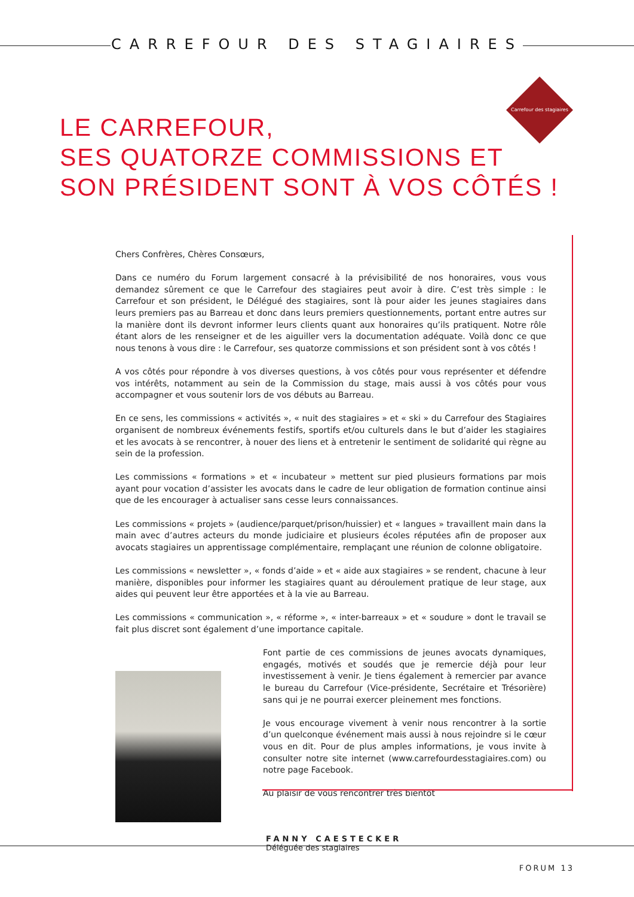CARREFOUR DES STAGIAIRES
Carrefour des stagiaires
LE CARREFOUR,
SES QUATORZE COMMISSIONS ET
SON PRÉSIDENT SONT À VOS CÔTÉS !
Chers Confrères, Chères Consœurs,
Dans ce numéro du Forum largement consacré à la prévisibilité de nos honoraires, vous vous demandez sûrement ce que le Carrefour des stagiaires peut avoir à dire. C’est très simple : le Carrefour et son président, le Délégué des stagiaires, sont là pour aider les jeunes stagiaires dans leurs premiers pas au Barreau et donc dans leurs premiers questionnements, portant entre autres sur la manière dont ils devront informer leurs clients quant aux honoraires qu’ils pratiquent. Notre rôle étant alors de les renseigner et de les aiguiller vers la documentation adéquate. Voilà donc ce que nous tenons à vous dire : le Carrefour, ses quatorze commissions et son président sont à vos côtés !
A vos côtés pour répondre à vos diverses questions, à vos côtés pour vous représenter et défendre vos intérêts, notamment au sein de la Commission du stage, mais aussi à vos côtés pour vous accompagner et vous soutenir lors de vos débuts au Barreau.
En ce sens, les commissions « activités », « nuit des stagiaires » et « ski » du Carrefour des Stagiaires organisent de nombreux événements festifs, sportifs et/ou culturels dans le but d’aider les stagiaires et les avocats à se rencontrer, à nouer des liens et à entretenir le sentiment de solidarité qui règne au sein de la profession.
Les commissions « formations » et « incubateur » mettent sur pied plusieurs formations par mois ayant pour vocation d’assister les avocats dans le cadre de leur obligation de formation continue ainsi que de les encourager à actualiser sans cesse leurs connaissances.
Les commissions « projets » (audience/parquet/prison/huissier) et « langues » travaillent main dans la main avec d’autres acteurs du monde judiciaire et plusieurs écoles réputées afin de proposer aux avocats stagiaires un apprentissage complémentaire, remplaçant une réunion de colonne obligatoire.
Les commissions « newsletter », « fonds d’aide » et « aide aux stagiaires » se rendent, chacune à leur manière, disponibles pour informer les stagiaires quant au déroulement pratique de leur stage, aux aides qui peuvent leur être apportées et à la vie au Barreau.
Les commissions « communication », « réforme », « inter-barreaux » et « soudure » dont le travail se fait plus discret sont également d’une importance capitale.
Font partie de ces commissions de jeunes avocats dynamiques, engagés, motivés et soudés que je remercie déjà pour leur investissement à venir. Je tiens également à remercier par avance le bureau du Carrefour (Vice-présidente, Secrétaire et Trésorière) sans qui je ne pourrai exercer pleinement mes fonctions.
Je vous encourage vivement à venir nous rencontrer à la sortie d’un quelconque événement mais aussi à nous rejoindre si le cœur vous en dit. Pour de plus amples informations, je vous invite à consulter notre site internet (www.carrefourdesstagiaires.com) ou notre page Facebook.
Au plaisir de vous rencontrer très bientôt
FANNY CAESTECKER
Déléguée des stagiaires
FORUM 13